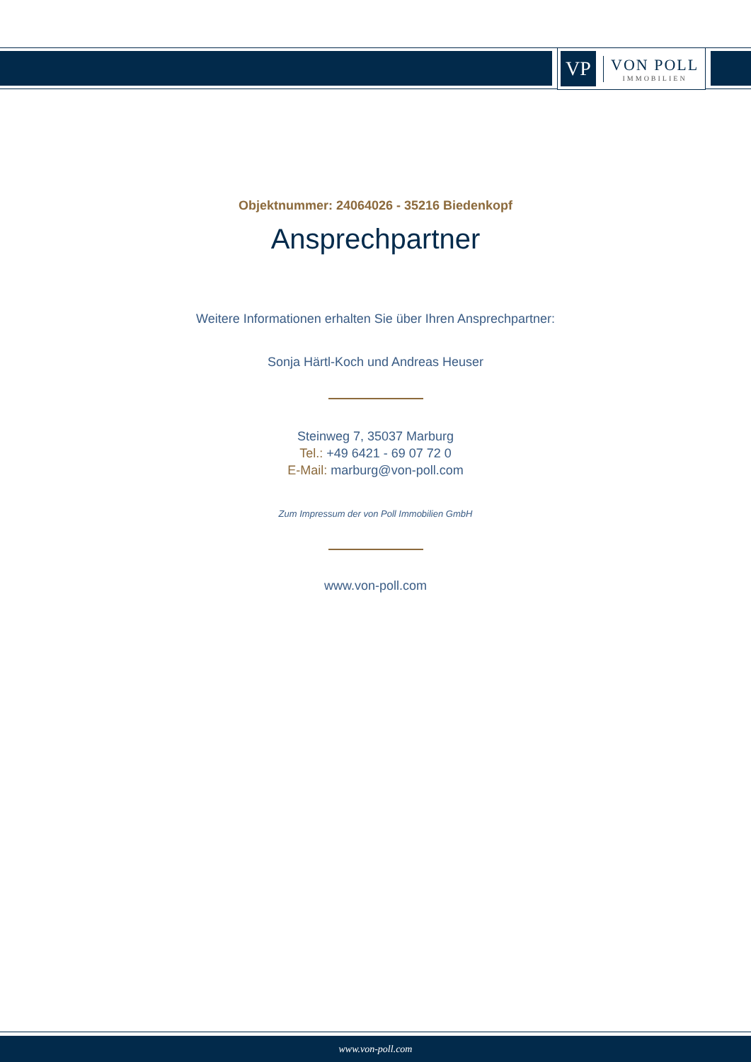VP
VON POLL
IMMOBILIEN
Objektnummer: 24064026 - 35216 Biedenkopf
Ansprechpartner
Weitere Informationen erhalten Sie über Ihren Ansprechpartner:
Sonja Härtl-Koch und Andreas Heuser
Steinweg 7, 35037 Marburg
Tel.: +49 6421 - 69 07 72 0
E-Mail: marburg@von-poll.com
Zum Impressum der von Poll Immobilien GmbH
www.von-poll.com
www.von-poll.com